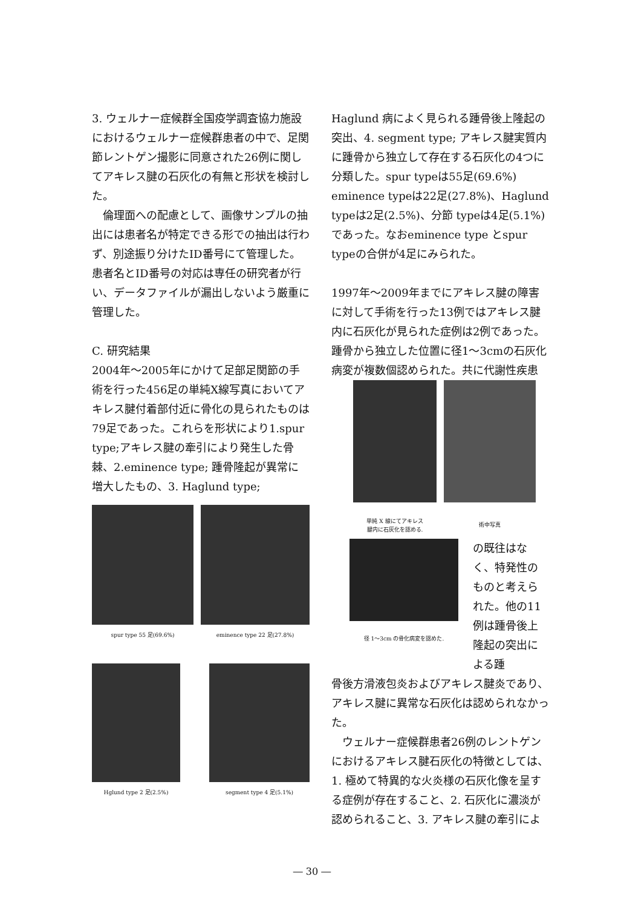3. ウェルナー症候群全国疫学調査協力施設におけるウェルナー症候群患者の中で、足関節レントゲン撮影に同意された26例に関してアキレス腱の石灰化の有無と形状を検討した。
　倫理面への配慮として、画像サンプルの抽出には患者名が特定できる形での抽出は行わず、別途振り分けたID番号にて管理した。患者名とID番号の対応は専任の研究者が行い、データファイルが漏出しないよう厳重に管理した。
C. 研究結果
2004年～2005年にかけて足部足関節の手術を行った456足の単純X線写真においてアキレス腱付着部付近に骨化の見られたものは79足であった。これらを形状により1.spur type;アキレス腱の牽引により発生した骨棘、2.eminence type; 踵骨隆起が異常に増大したもの、3. Haglund type;
spur type 55 足(69.6%) eminence type 22 足(27.8%)
Hglund type 2 足(2.5%) segment type 4 足(5.1%)
Haglund 病によく見られる踵骨後上隆起の突出、4. segment type; アキレス腱実質内に踵骨から独立して存在する石灰化の4つに分類した。spur typeは55足(69.6%) eminence typeは22足(27.8%)、Haglund typeは2足(2.5%)、分節 typeは4足(5.1%)であった。なおeminence type とspur typeの合併が4足にみられた。
1997年～2009年までにアキレス腱の障害に対して手術を行った13例ではアキレス腱内に石灰化が見られた症例は2例であった。踵骨から独立した位置に径1～3cmの石灰化病変が複数個認められた。共に代謝性疾患
単純 X 線にてアキレス
腱内に石灰化を認める.
術中写真
径 1～3cm の骨化病変を認めた.
の既往はなく、特発性のものと考えられた。他の11例は踵骨後上隆起の突出による踵
骨後方滑液包炎およびアキレス腱炎であり、アキレス腱に異常な石灰化は認められなかった。
　ウェルナー症候群患者26例のレントゲンにおけるアキレス腱石灰化の特徴としては、1. 極めて特異的な火炎様の石灰化像を呈する症例が存在すること、2. 石灰化に濃淡が認められること、3. アキレス腱の牽引によ
― 30 ―